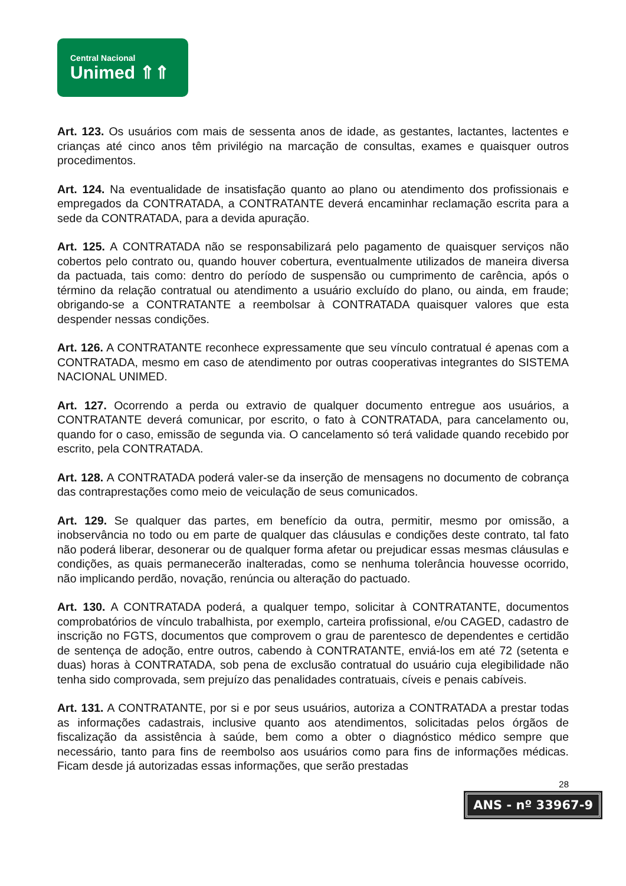Central Nacional
Unimed ⇑⇑
Art. 123. Os usuários com mais de sessenta anos de idade, as gestantes, lactantes, lactentes e crianças até cinco anos têm privilégio na marcação de consultas, exames e quaisquer outros procedimentos.
Art. 124. Na eventualidade de insatisfação quanto ao plano ou atendimento dos profissionais e empregados da CONTRATADA, a CONTRATANTE deverá encaminhar reclamação escrita para a sede da CONTRATADA, para a devida apuração.
Art. 125. A CONTRATADA não se responsabilizará pelo pagamento de quaisquer serviços não cobertos pelo contrato ou, quando houver cobertura, eventualmente utilizados de maneira diversa da pactuada, tais como: dentro do período de suspensão ou cumprimento de carência, após o término da relação contratual ou atendimento a usuário excluído do plano, ou ainda, em fraude; obrigando-se a CONTRATANTE a reembolsar à CONTRATADA quaisquer valores que esta despender nessas condições.
Art. 126. A CONTRATANTE reconhece expressamente que seu vínculo contratual é apenas com a CONTRATADA, mesmo em caso de atendimento por outras cooperativas integrantes do SISTEMA NACIONAL UNIMED.
Art. 127. Ocorrendo a perda ou extravio de qualquer documento entregue aos usuários, a CONTRATANTE deverá comunicar, por escrito, o fato à CONTRATADA, para cancelamento ou, quando for o caso, emissão de segunda via. O cancelamento só terá validade quando recebido por escrito, pela CONTRATADA.
Art. 128. A CONTRATADA poderá valer-se da inserção de mensagens no documento de cobrança das contraprestações como meio de veiculação de seus comunicados.
Art. 129. Se qualquer das partes, em benefício da outra, permitir, mesmo por omissão, a inobservância no todo ou em parte de qualquer das cláusulas e condições deste contrato, tal fato não poderá liberar, desonerar ou de qualquer forma afetar ou prejudicar essas mesmas cláusulas e condições, as quais permanecerão inalteradas, como se nenhuma tolerância houvesse ocorrido, não implicando perdão, novação, renúncia ou alteração do pactuado.
Art. 130. A CONTRATADA poderá, a qualquer tempo, solicitar à CONTRATANTE, documentos comprobatórios de vínculo trabalhista, por exemplo, carteira profissional, e/ou CAGED, cadastro de inscrição no FGTS, documentos que comprovem o grau de parentesco de dependentes e certidão de sentença de adoção, entre outros, cabendo à CONTRATANTE, enviá-los em até 72 (setenta e duas) horas à CONTRATADA, sob pena de exclusão contratual do usuário cuja elegibilidade não tenha sido comprovada, sem prejuízo das penalidades contratuais, cíveis e penais cabíveis.
Art. 131. A CONTRATANTE, por si e por seus usuários, autoriza a CONTRATADA a prestar todas as informações cadastrais, inclusive quanto aos atendimentos, solicitadas pelos órgãos de fiscalização da assistência à saúde, bem como a obter o diagnóstico médico sempre que necessário, tanto para fins de reembolso aos usuários como para fins de informações médicas. Ficam desde já autorizadas essas informações, que serão prestadas
28
ANS - nº 33967-9